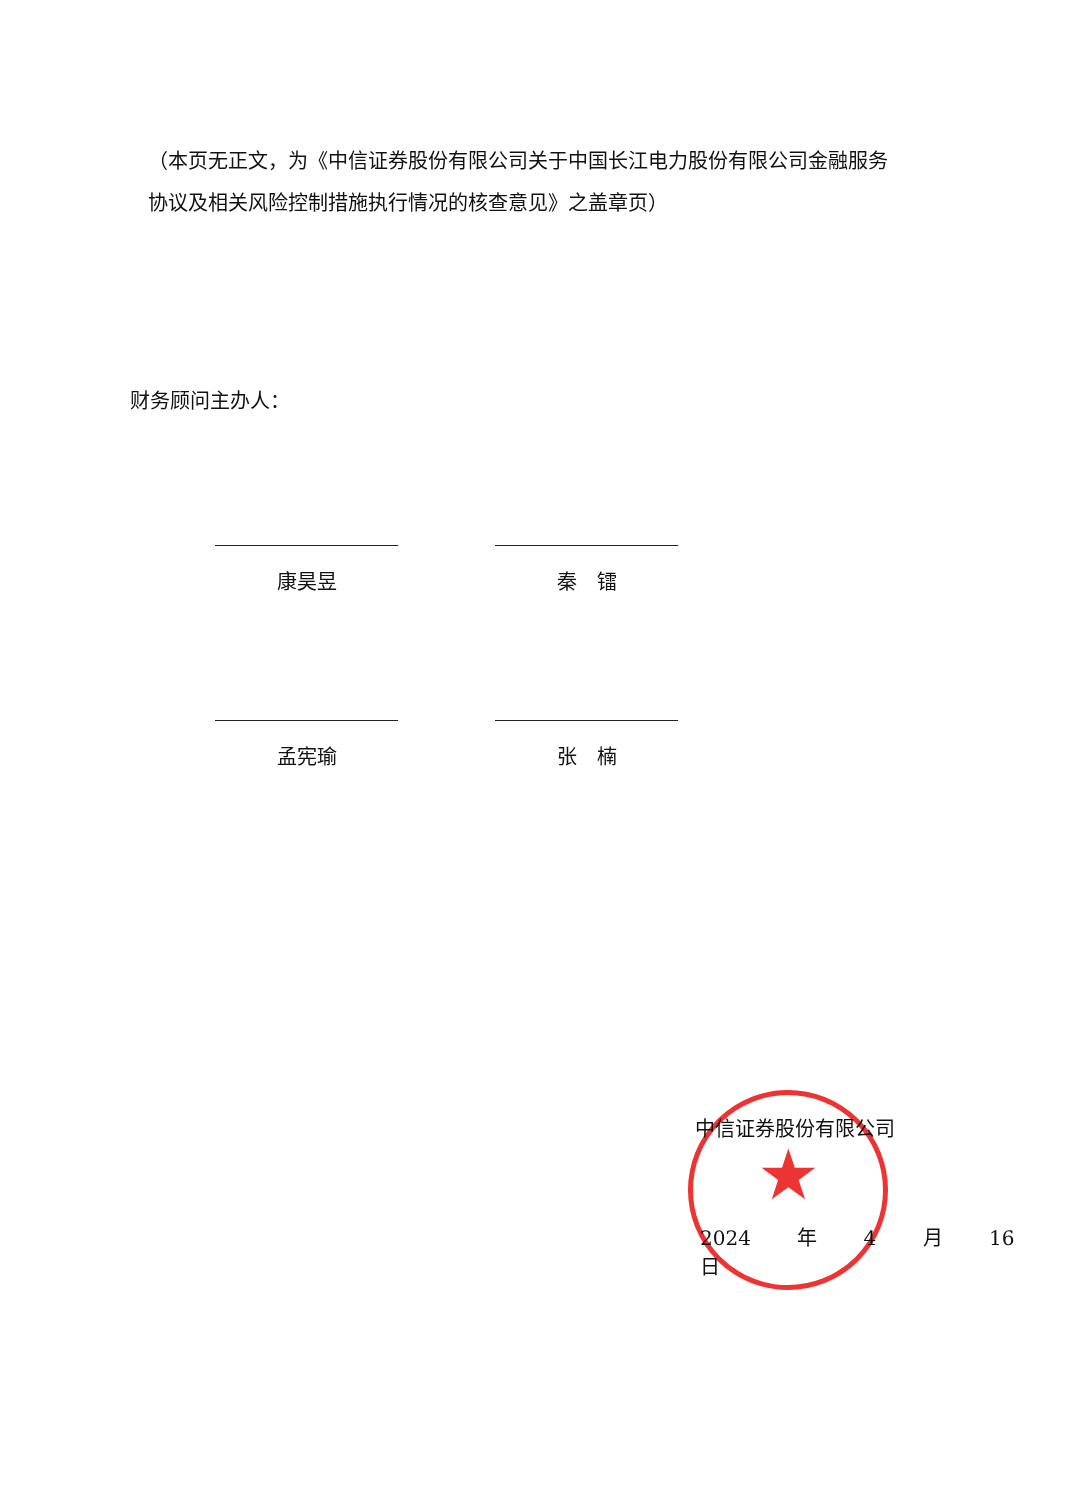★
（本页无正文，为《中信证券股份有限公司关于中国长江电力股份有限公司金融服务协议及相关风险控制措施执行情况的核查意见》之盖章页）
财务顾问主办人：
康昊昱
秦　镭
孟宪瑜
张　楠
中信证券股份有限公司
2024 年 4 月 16 日